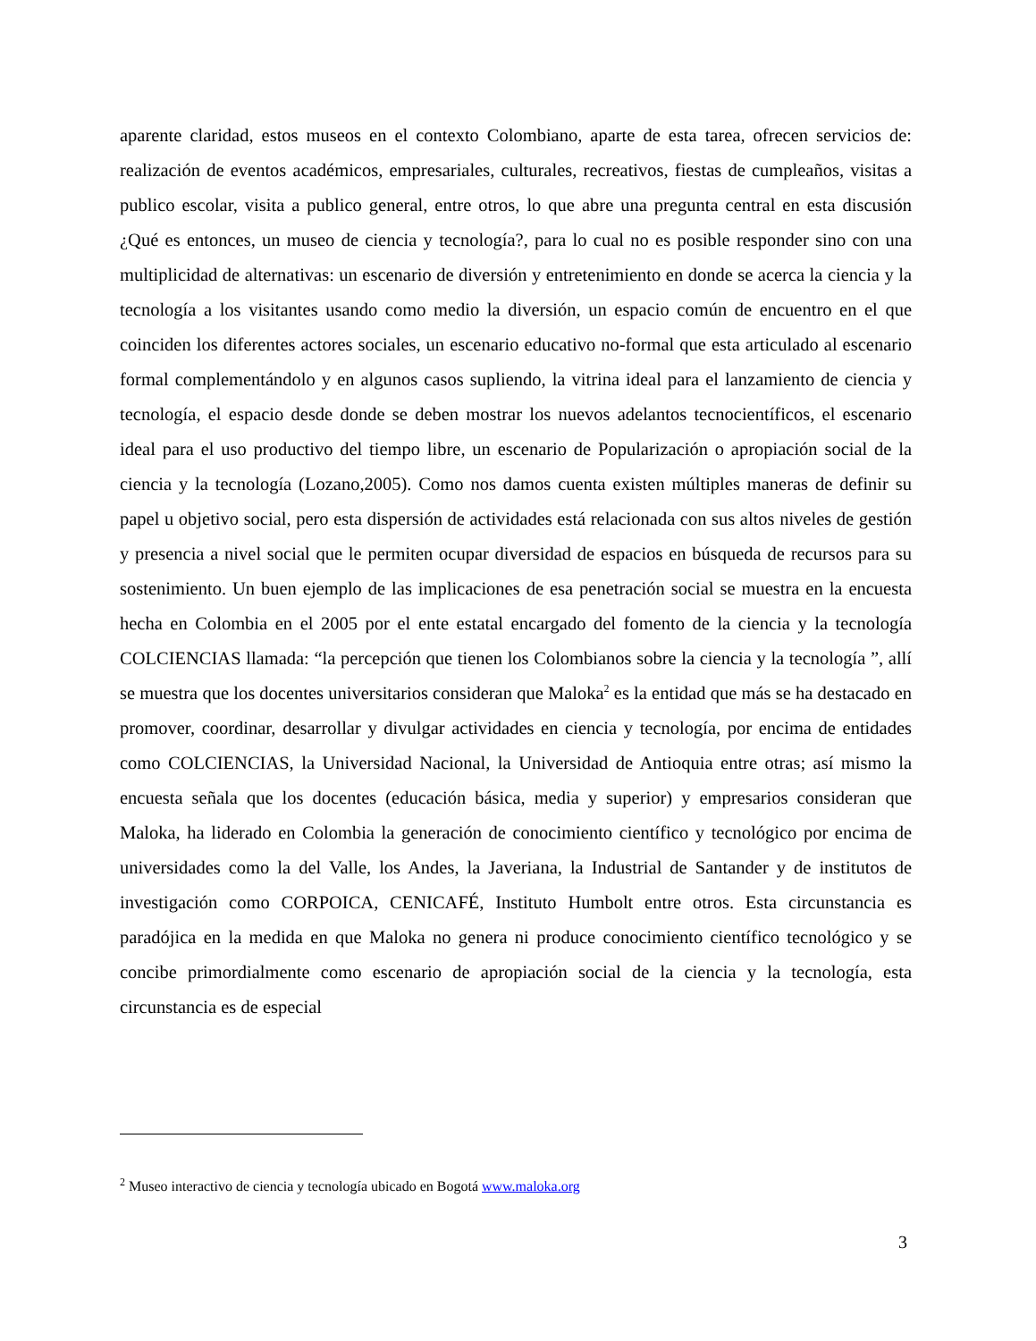aparente claridad, estos museos en el contexto Colombiano, aparte de esta tarea, ofrecen servicios de: realización de eventos académicos, empresariales, culturales, recreativos, fiestas de cumpleaños, visitas a publico escolar, visita a publico general, entre otros, lo que abre una pregunta central en esta discusión ¿Qué es entonces, un museo de ciencia y tecnología?, para lo cual no es posible responder sino con una multiplicidad de alternativas: un escenario de diversión y entretenimiento en donde se acerca la ciencia y la tecnología a los visitantes usando como medio la diversión, un espacio común de encuentro en el que coinciden los diferentes actores sociales, un escenario educativo no-formal que esta articulado al escenario formal complementándolo y en algunos casos supliendo, la vitrina ideal para el lanzamiento de ciencia y tecnología, el espacio desde donde se deben mostrar los nuevos adelantos tecnocientíficos, el escenario ideal para el uso productivo del tiempo libre, un escenario de Popularización o apropiación social de la ciencia y la tecnología (Lozano,2005). Como nos damos cuenta existen múltiples maneras de definir su papel u objetivo social, pero esta dispersión de actividades está relacionada con sus altos niveles de gestión y presencia a nivel social que le permiten ocupar diversidad de espacios en búsqueda de recursos para su sostenimiento. Un buen ejemplo de las implicaciones de esa penetración social se muestra en la encuesta hecha en Colombia en el 2005 por el ente estatal encargado del fomento de la ciencia y la tecnología COLCIENCIAS llamada: “la percepción que tienen los Colombianos sobre la ciencia y la tecnología ”, allí se muestra que los docentes universitarios consideran que Maloka<sup>2</sup> es la entidad que más se ha destacado en promover, coordinar, desarrollar y divulgar actividades en ciencia y tecnología, por encima de entidades como COLCIENCIAS, la Universidad Nacional, la Universidad de Antioquia entre otras; así mismo la encuesta señala que los docentes (educación básica, media y superior) y empresarios consideran que Maloka, ha liderado en Colombia la generación de conocimiento científico y tecnológico por encima de universidades como la del Valle, los Andes, la Javeriana, la Industrial de Santander y de institutos de investigación como CORPOICA, CENICAFÉ, Instituto Humbolt entre otros. Esta circunstancia es paradójica en la medida en que Maloka no genera ni produce conocimiento científico tecnológico y se concibe primordialmente como escenario de apropiación social de la ciencia y la tecnología, esta circunstancia es de especial
<sup>2</sup> Museo interactivo de ciencia y tecnología ubicado en Bogotá www.maloka.org
3